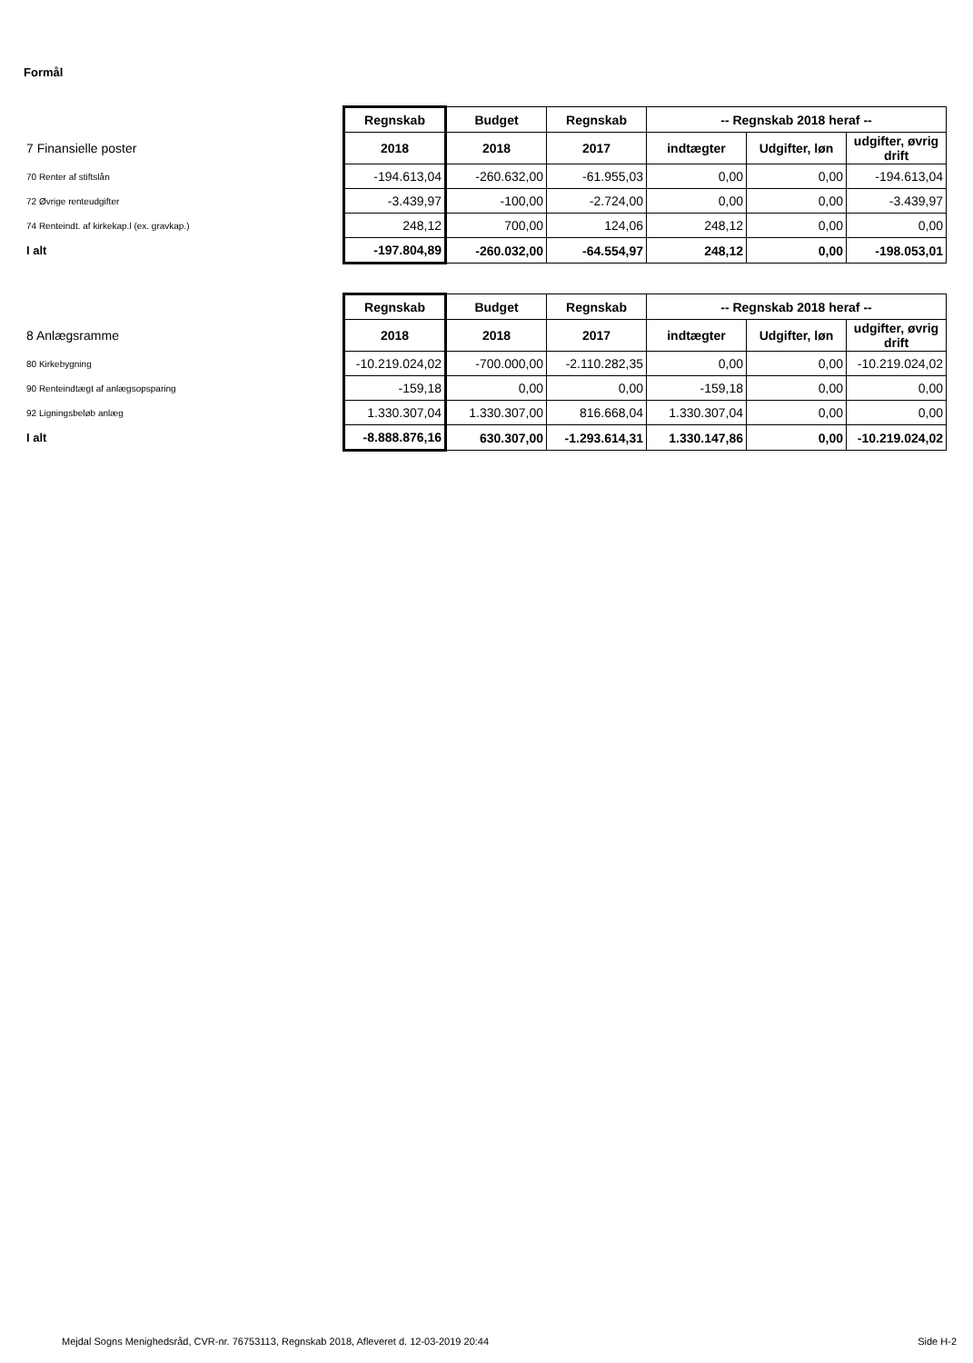Formål
| | Regnskab | Budget | Regnskab | -- Regnskab 2018 heraf -- | | |
| --- | --- | --- | --- | --- | --- | --- |
| 7 Finansielle poster | 2018 | 2018 | 2017 | indtægter | Udgifter, løn | udgifter, øvrig drift |
| 70 Renter af stiftslån | -194.613,04 | -260.632,00 | -61.955,03 | 0,00 | 0,00 | -194.613,04 |
| 72 Øvrige renteudgifter | -3.439,97 | -100,00 | -2.724,00 | 0,00 | 0,00 | -3.439,97 |
| 74 Renteindt. af kirkekap.l (ex. gravkap.) | 248,12 | 700,00 | 124,06 | 248,12 | 0,00 | 0,00 |
| I alt | -197.804,89 | -260.032,00 | -64.554,97 | 248,12 | 0,00 | -198.053,01 |
| | Regnskab | Budget | Regnskab | -- Regnskab 2018 heraf -- | | |
| --- | --- | --- | --- | --- | --- | --- |
| 8 Anlægsramme | 2018 | 2018 | 2017 | indtægter | Udgifter, løn | udgifter, øvrig drift |
| 80 Kirkebygning | -10.219.024,02 | -700.000,00 | -2.110.282,35 | 0,00 | 0,00 | -10.219.024,02 |
| 90 Renteindtægt af anlægsopsparing | -159,18 | 0,00 | 0,00 | -159,18 | 0,00 | 0,00 |
| 92 Ligningsbeløb anlæg | 1.330.307,04 | 1.330.307,00 | 816.668,04 | 1.330.307,04 | 0,00 | 0,00 |
| I alt | -8.888.876,16 | 630.307,00 | -1.293.614,31 | 1.330.147,86 | 0,00 | -10.219.024,02 |
Mejdal Sogns Menighedsråd, CVR-nr. 76753113, Regnskab 2018, Afleveret d. 12-03-2019 20:44
Side H-2